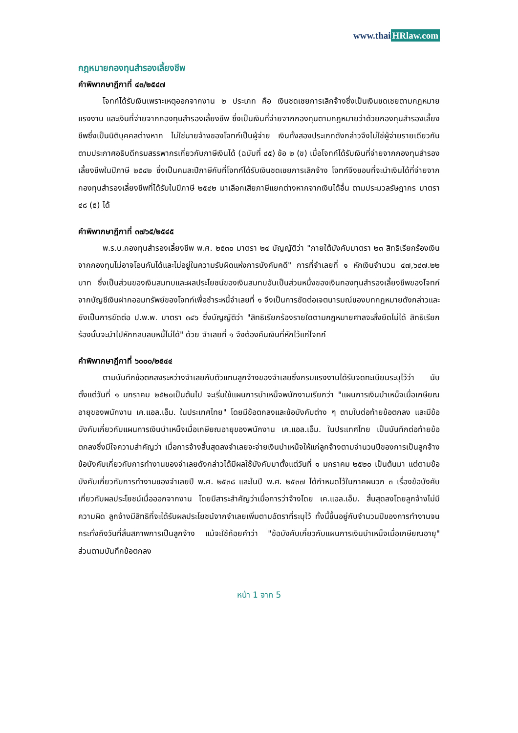www.thai HRlaw.com
กฎหมายกองทุนสำรองเลี้ยงชีพ
คำพิพากษาฎีกาที่ ๔๓/๒๕๔๗
โจทก์ได้รับเงินเพราะเหตุออกจากงาน ๒ ประเภท คือ เงินชดเชยการเลิกจ้างซึ่งเป็นเงินชดเชยตามกฎหมายแรงงาน และเงินที่จ่ายจากกองทุนสำรองเลี้ยงชีพ ซึ่งเป็นเงินที่จ่ายจากกองทุนตามกฎหมายว่าด้วยกองทุนสำรองเลี้ยงชีพซึ่งเป็นนิติบุคคลต่างหาก ไม่ใช่นายจ้างของโจทก์เป็นผู้จ่าย เงินทั้งสองประเภทดังกล่าวจึงไม่ใช่ผู้จ่ายรายเดียวกันตามประกาศอธิบดีกรมสรรพากรเกี่ยวกับภาษีเงินได้ (ฉบับที่ ๔๕) ข้อ ๒ (ข) เมื่อโจทก์ได้รับเงินที่จ่ายจากกองทุนสำรองเลี้ยงชีพในปีภาษี ๒๕๔๒ ซึ่งเป็นคนละปีภาษีกับที่โจทก์ได้รับเงินชดเชยการเลิกจ้าง โจทก์จึงชอบที่จะนำเงินได้ที่จ่ายจากกองทุนสำรองเลี้ยงชีพที่ได้รับในปีภาษี ๒๕๔๒ มาเลือกเสียภาษีแยกต่างหากจากเงินได้อื่น ตามประมวลรัษฎากร มาตรา ๔๘ (๕) ได้
คำพิพากษาฎีกาที่ ๓๗๖๕/๒๕๔๕
พ.ร.บ.กองทุนสำรองเลี้ยงชีพ พ.ศ. ๒๕๓๐ มาตรา ๒๔ บัญญัติว่า "ภายใต้บังคับมาตรา ๒๓ สิทธิเรียกร้องเงินจากกองทุนไม่อาจโอนกันได้และไม่อยู่ในความรับผิดแห่งการบังคับคดี" การที่จำเลยที่ ๑ หักเงินจำนวน ๔๗,๖๔๗.๒๒ บาท ซึ่งเป็นส่วนของเงินสมทบและผลประโยชน์ของเงินสมทบอันเป็นส่วนหนึ่งของเงินกองทุนสำรองเลี้ยงชีพของโจทก์จากบัญชีเงินฝากออมทรัพย์ของโจทก์เพื่อชำระหนี้จำเลยที่ ๑ จึงเป็นการขัดต่อเจตนารมณ์ของบทกฎหมายดังกล่าวและยังเป็นการขัดต่อ ป.พ.พ. มาตรา ๓๔๖ ซึ่งบัญญัติว่า "สิทธิเรียกร้องรายใดตามกฎหมายศาลจะสั่งยึดไม่ได้ สิทธิเรียกร้องนั้นจะนำไปหักกลบลบหนี้ไม่ได้" ด้วย จำเลยที่ ๑ จึงต้องคืนเงินที่หักไว้แก่โจทก์
คำพิพากษาฎีกาที่ ๖๐๐๐/๒๕๔๔
ตามบันทึกข้อตกลงระหว่างจำเลยกับตัวแทนลูกจ้างของจำเลยซึ่งกรมแรงงานได้รับจดทะเบียนระบุไว้ว่า นับตั้งแต่วันที่ ๑ มกราคม ๒๕๒๐เป็นต้นไป จะเริ่มใช้แผนการบำเหน็จพนักงานเรียกว่า "แผนการเงินบำเหน็จเมื่อเกษียณอายุของพนักงาน เค.แอล.เอ็ม. ในประเทศไทย" โดยมีข้อตกลงและข้อบังคับต่าง ๆ ตามใบต่อท้ายข้อตกลง และมีข้อบังคับเกี่ยวกับแผนการเงินบำเหน็จเมื่อเกษียณอายุของพนักงาน เค.แอล.เอ็ม. ในประเทศไทย เป็นบันทึกต่อท้ายข้อตกลงซึ่งมีใจความสำคัญว่า เมื่อการจ้างสิ้นสุดลงจำเลยจะจ่ายเงินบำเหน็จให้แก่ลูกจ้างตามจำนวนปีของการเป็นลูกจ้าง ข้อบังคับเกี่ยวกับการทำงานของจำเลยดังกล่าวได้มีผลใช้บังคับมาตั้งแต่วันที่ ๑ มกราคม ๒๕๒๐ เป็นต้นมา แต่ตามข้อบังคับเกี่ยวกับการทำงานของจำเลยปี พ.ศ. ๒๕๓๘ และในปี พ.ศ. ๒๕๓๗ ได้กำหนดไว้ในภาคผนวก ๓ เรื่องข้อบังคับเกี่ยวกับผลประโยชน์เมื่อออกจากงาน โดยมีสาระสำคัญว่าเมื่อการว่าจ้างโดย เค.แอล.เอ็ม. สิ้นสุดลงโดยลูกจ้างไม่มีความผิด ลูกจ้างมีสิทธิที่จะได้รับผลประโยชน์จากจำเลยเพิ่มตามอัตราที่ระบุไว้ ทั้งนี้ขึ้นอยู่กับจำนวนปีของการทำงานจนกระทั่งถึงวันที่สิ้นสภาพการเป็นลูกจ้าง แม้จะใช้ถ้อยคำว่า "ข้อบังคับเกี่ยวกับแผนการเงินบำเหน็จเมื่อเกษียณอายุ" ส่วนตามบันทึกข้อตกลง
หน้า 1 จาก 5